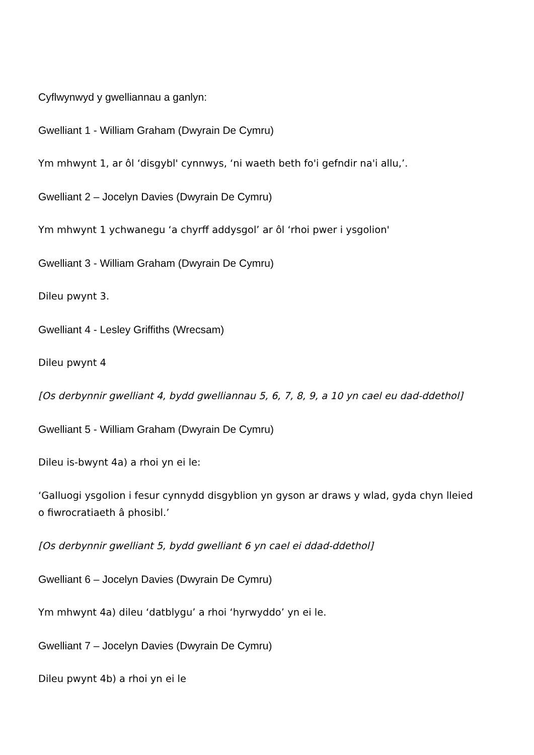Cyflwynwyd y gwelliannau a ganlyn:
Gwelliant 1 - William Graham (Dwyrain De Cymru)
Ym mhwynt 1, ar ôl ‘disgybl' cynnwys, ‘ni waeth beth fo'i gefndir na'i allu,’.
Gwelliant 2 – Jocelyn Davies (Dwyrain De Cymru)
Ym mhwynt 1 ychwanegu ‘a chyrff addysgol’ ar ôl ‘rhoi pwer i ysgolion'
Gwelliant 3 - William Graham (Dwyrain De Cymru)
Dileu pwynt 3.
Gwelliant 4 - Lesley Griffiths (Wrecsam)
Dileu pwynt 4
[Os derbynnir gwelliant 4, bydd gwelliannau 5, 6, 7, 8, 9, a 10 yn cael eu dad-ddethol]
Gwelliant 5 - William Graham (Dwyrain De Cymru)
Dileu is-bwynt 4a) a rhoi yn ei le:
‘Galluogi ysgolion i fesur cynnydd disgyblion yn gyson ar draws y wlad, gyda chyn lleied o fiwrocratiaeth â phosibl.’
[Os derbynnir gwelliant 5, bydd gwelliant 6 yn cael ei ddad-ddethol]
Gwelliant 6 – Jocelyn Davies (Dwyrain De Cymru)
Ym mhwynt 4a) dileu ‘datblygu’ a rhoi ‘hyrwyddo’ yn ei le.
Gwelliant 7 – Jocelyn Davies (Dwyrain De Cymru)
Dileu pwynt 4b) a rhoi yn ei le